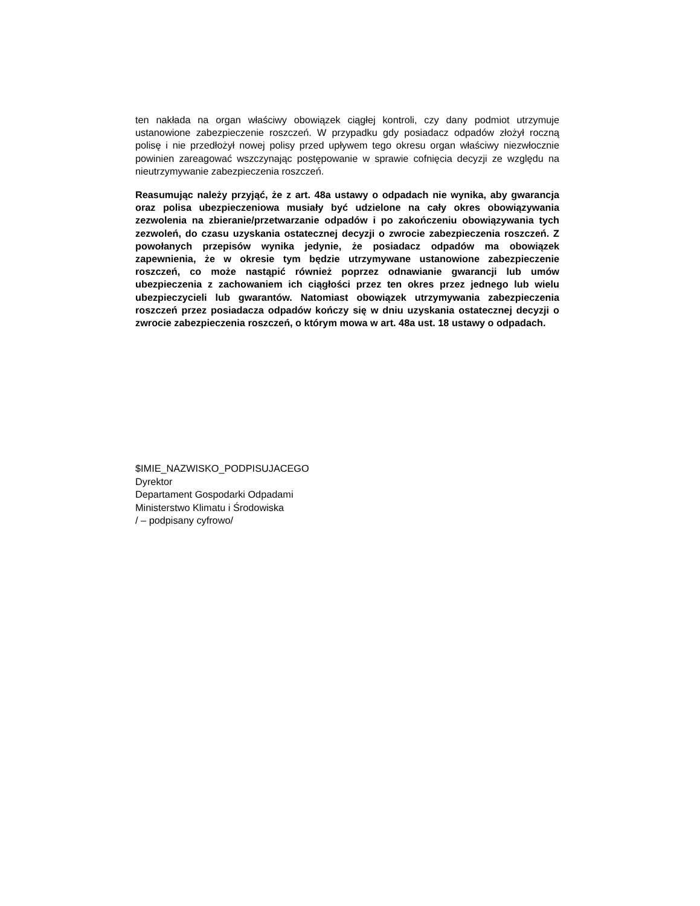ten nakłada na organ właściwy obowiązek ciągłej kontroli, czy dany podmiot utrzymuje ustanowione zabezpieczenie roszczeń. W przypadku gdy posiadacz odpadów złożył roczną polisę i nie przedłożył nowej polisy przed upływem tego okresu organ właściwy niezwłocznie powinien zareagować wszczynając postępowanie w sprawie cofnięcia decyzji ze względu na nieutrzymywanie zabezpieczenia roszczeń.
Reasumując należy przyjąć, że z art. 48a ustawy o odpadach nie wynika, aby gwarancja oraz polisa ubezpieczeniowa musiały być udzielone na cały okres obowiązywania zezwolenia na zbieranie/przetwarzanie odpadów i po zakończeniu obowiązywania tych zezwoleń, do czasu uzyskania ostatecznej decyzji o zwrocie zabezpieczenia roszczeń. Z powołanych przepisów wynika jedynie, że posiadacz odpadów ma obowiązek zapewnienia, że w okresie tym będzie utrzymywane ustanowione zabezpieczenie roszczeń, co może nastąpić również poprzez odnawianie gwarancji lub umów ubezpieczenia z zachowaniem ich ciągłości przez ten okres przez jednego lub wielu ubezpieczycieli lub gwarantów. Natomiast obowiązek utrzymywania zabezpieczenia roszczeń przez posiadacza odpadów kończy się w dniu uzyskania ostatecznej decyzji o zwrocie zabezpieczenia roszczeń, o którym mowa w art. 48a ust. 18 ustawy o odpadach.
$IMIE_NAZWISKO_PODPISUJACEGO
Dyrektor
Departament Gospodarki Odpadami
Ministerstwo Klimatu i Środowiska
/ – podpisany cyfrowo/